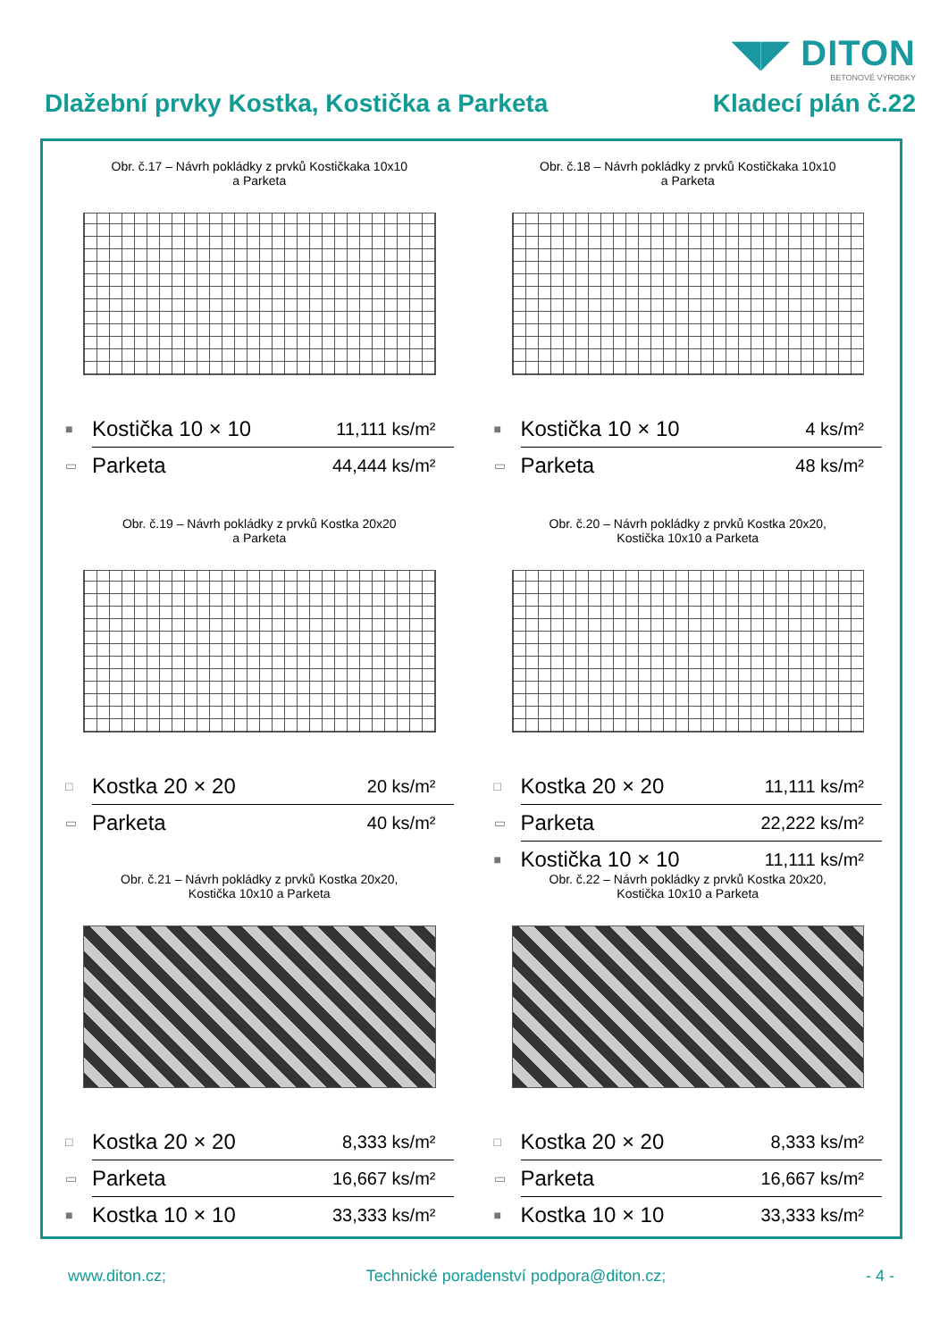◥◤ DITON
BETONOVÉ VÝROBKY
Dlažební prvky Kostka, Kostička a Parketa Kladecí plán č.22
Obr. č.17 – Návrh pokládky z prvků Kostičkaka 10x10
a Parketa
| ■ | Kostička 10 × 10 | 11,111 ks/m² |
| ▭ | Parketa | 44,444 ks/m² |
Obr. č.18 – Návrh pokládky z prvků Kostičkaka 10x10
a Parketa
| ■ | Kostička 10 × 10 | 4 ks/m² |
| ▭ | Parketa | 48 ks/m² |
Obr. č.19 – Návrh pokládky z prvků Kostka 20x20
a Parketa
| □ | Kostka 20 × 20 | 20 ks/m² |
| ▭ | Parketa | 40 ks/m² |
Obr. č.20 – Návrh pokládky z prvků Kostka 20x20,
Kostička 10x10 a Parketa
| □ | Kostka 20 × 20 | 11,111 ks/m² |
| ▭ | Parketa | 22,222 ks/m² |
| ■ | Kostička 10 × 10 | 11,111 ks/m² |
Obr. č.21 – Návrh pokládky z prvků Kostka 20x20,
Kostička 10x10 a Parketa
| □ | Kostka 20 × 20 | 8,333 ks/m² |
| ▭ | Parketa | 16,667 ks/m² |
| ■ | Kostka 10 × 10 | 33,333 ks/m² |
Obr. č.22 – Návrh pokládky z prvků Kostka 20x20,
Kostička 10x10 a Parketa
| □ | Kostka 20 × 20 | 8,333 ks/m² |
| ▭ | Parketa | 16,667 ks/m² |
| ■ | Kostka 10 × 10 | 33,333 ks/m² |
www.diton.cz; Technické poradenství podpora@diton.cz; - 4 -